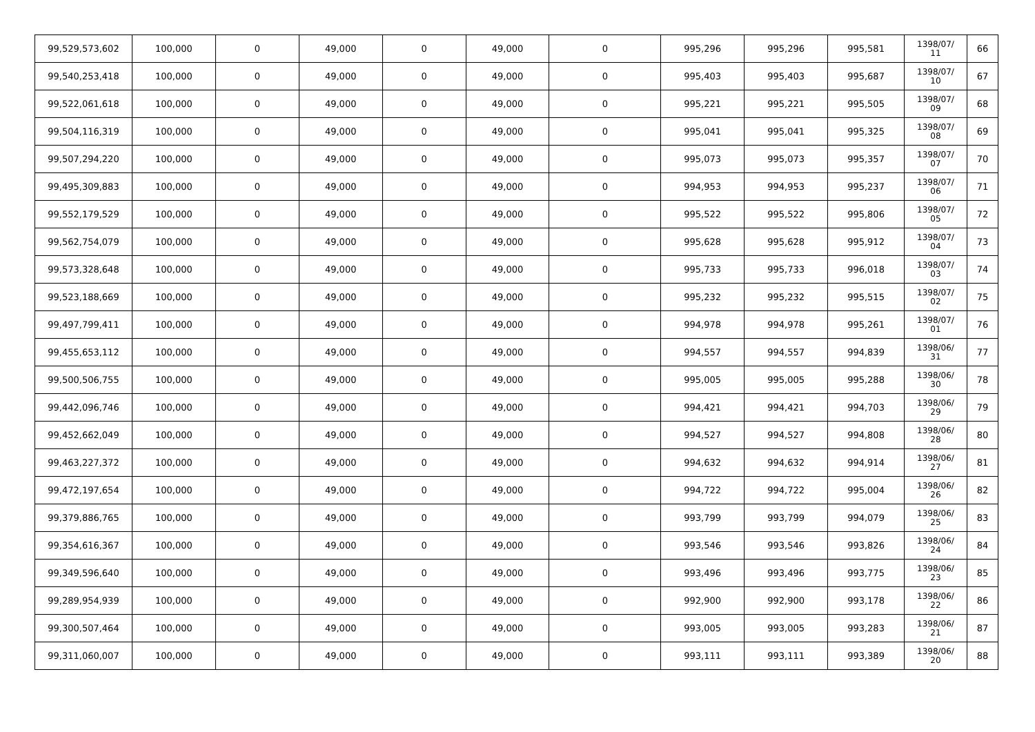| 99,529,573,602 | 100,000 | 0 | 49,000 | 0 | 49,000 | 0 | 995,296 | 995,296 | 995,581 | 1398/07/ 11 | 66 |
| 99,540,253,418 | 100,000 | 0 | 49,000 | 0 | 49,000 | 0 | 995,403 | 995,403 | 995,687 | 1398/07/ 10 | 67 |
| 99,522,061,618 | 100,000 | 0 | 49,000 | 0 | 49,000 | 0 | 995,221 | 995,221 | 995,505 | 1398/07/ 09 | 68 |
| 99,504,116,319 | 100,000 | 0 | 49,000 | 0 | 49,000 | 0 | 995,041 | 995,041 | 995,325 | 1398/07/ 08 | 69 |
| 99,507,294,220 | 100,000 | 0 | 49,000 | 0 | 49,000 | 0 | 995,073 | 995,073 | 995,357 | 1398/07/ 07 | 70 |
| 99,495,309,883 | 100,000 | 0 | 49,000 | 0 | 49,000 | 0 | 994,953 | 994,953 | 995,237 | 1398/07/ 06 | 71 |
| 99,552,179,529 | 100,000 | 0 | 49,000 | 0 | 49,000 | 0 | 995,522 | 995,522 | 995,806 | 1398/07/ 05 | 72 |
| 99,562,754,079 | 100,000 | 0 | 49,000 | 0 | 49,000 | 0 | 995,628 | 995,628 | 995,912 | 1398/07/ 04 | 73 |
| 99,573,328,648 | 100,000 | 0 | 49,000 | 0 | 49,000 | 0 | 995,733 | 995,733 | 996,018 | 1398/07/ 03 | 74 |
| 99,523,188,669 | 100,000 | 0 | 49,000 | 0 | 49,000 | 0 | 995,232 | 995,232 | 995,515 | 1398/07/ 02 | 75 |
| 99,497,799,411 | 100,000 | 0 | 49,000 | 0 | 49,000 | 0 | 994,978 | 994,978 | 995,261 | 1398/07/ 01 | 76 |
| 99,455,653,112 | 100,000 | 0 | 49,000 | 0 | 49,000 | 0 | 994,557 | 994,557 | 994,839 | 1398/06/ 31 | 77 |
| 99,500,506,755 | 100,000 | 0 | 49,000 | 0 | 49,000 | 0 | 995,005 | 995,005 | 995,288 | 1398/06/ 30 | 78 |
| 99,442,096,746 | 100,000 | 0 | 49,000 | 0 | 49,000 | 0 | 994,421 | 994,421 | 994,703 | 1398/06/ 29 | 79 |
| 99,452,662,049 | 100,000 | 0 | 49,000 | 0 | 49,000 | 0 | 994,527 | 994,527 | 994,808 | 1398/06/ 28 | 80 |
| 99,463,227,372 | 100,000 | 0 | 49,000 | 0 | 49,000 | 0 | 994,632 | 994,632 | 994,914 | 1398/06/ 27 | 81 |
| 99,472,197,654 | 100,000 | 0 | 49,000 | 0 | 49,000 | 0 | 994,722 | 994,722 | 995,004 | 1398/06/ 26 | 82 |
| 99,379,886,765 | 100,000 | 0 | 49,000 | 0 | 49,000 | 0 | 993,799 | 993,799 | 994,079 | 1398/06/ 25 | 83 |
| 99,354,616,367 | 100,000 | 0 | 49,000 | 0 | 49,000 | 0 | 993,546 | 993,546 | 993,826 | 1398/06/ 24 | 84 |
| 99,349,596,640 | 100,000 | 0 | 49,000 | 0 | 49,000 | 0 | 993,496 | 993,496 | 993,775 | 1398/06/ 23 | 85 |
| 99,289,954,939 | 100,000 | 0 | 49,000 | 0 | 49,000 | 0 | 992,900 | 992,900 | 993,178 | 1398/06/ 22 | 86 |
| 99,300,507,464 | 100,000 | 0 | 49,000 | 0 | 49,000 | 0 | 993,005 | 993,005 | 993,283 | 1398/06/ 21 | 87 |
| 99,311,060,007 | 100,000 | 0 | 49,000 | 0 | 49,000 | 0 | 993,111 | 993,111 | 993,389 | 1398/06/ 20 | 88 |